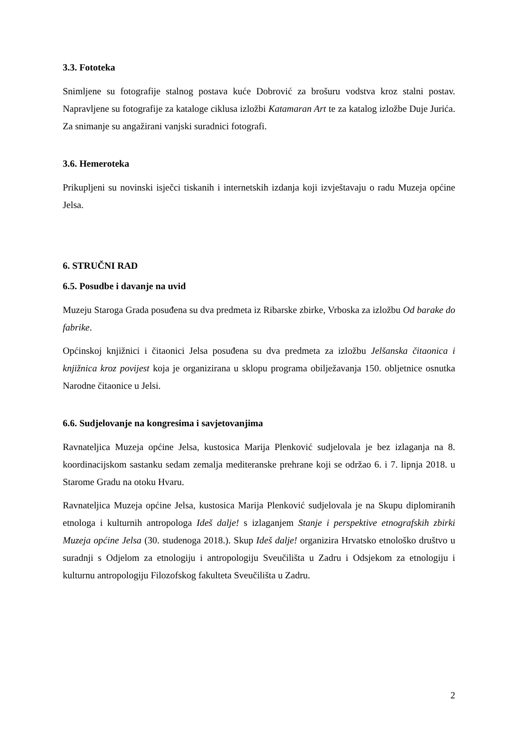3.3. Fototeka
Snimljene su fotografije stalnog postava kuće Dobrović za brošuru vodstva kroz stalni postav. Napravljene su fotografije za kataloge ciklusa izložbi Katamaran Art te za katalog izložbe Duje Jurića. Za snimanje su angažirani vanjski suradnici fotografi.
3.6. Hemeroteka
Prikupljeni su novinski isječci tiskanih i internetskih izdanja koji izvještavaju o radu Muzeja općine Jelsa.
6. STRUČNI RAD
6.5. Posudbe i davanje na uvid
Muzeju Staroga Grada posuđena su dva predmeta iz Ribarske zbirke, Vrboska za izložbu Od barake do fabrike.
Općinskoj knjižnici i čitaonici Jelsa posuđena su dva predmeta za izložbu Jelšanska čitaonica i knjižnica kroz povijest koja je organizirana u sklopu programa obilježavanja 150. obljetnice osnutka Narodne čitaonice u Jelsi.
6.6. Sudjelovanje na kongresima i savjetovanjima
Ravnateljica Muzeja općine Jelsa, kustosica Marija Plenković sudjelovala je bez izlaganja na 8. koordinacijskom sastanku sedam zemalja mediteranske prehrane koji se održao 6. i 7. lipnja 2018. u Starome Gradu na otoku Hvaru.
Ravnateljica Muzeja općine Jelsa, kustosica Marija Plenković sudjelovala je na Skupu diplomiranih etnologa i kulturnih antropologa Ideš dalje! s izlaganjem Stanje i perspektive etnografskih zbirki Muzeja općine Jelsa (30. studenoga 2018.). Skup Ideš dalje! organizira Hrvatsko etnološko društvo u suradnji s Odjelom za etnologiju i antropologiju Sveučilišta u Zadru i Odsjekom za etnologiju i kulturnu antropologiju Filozofskog fakulteta Sveučilišta u Zadru.
2